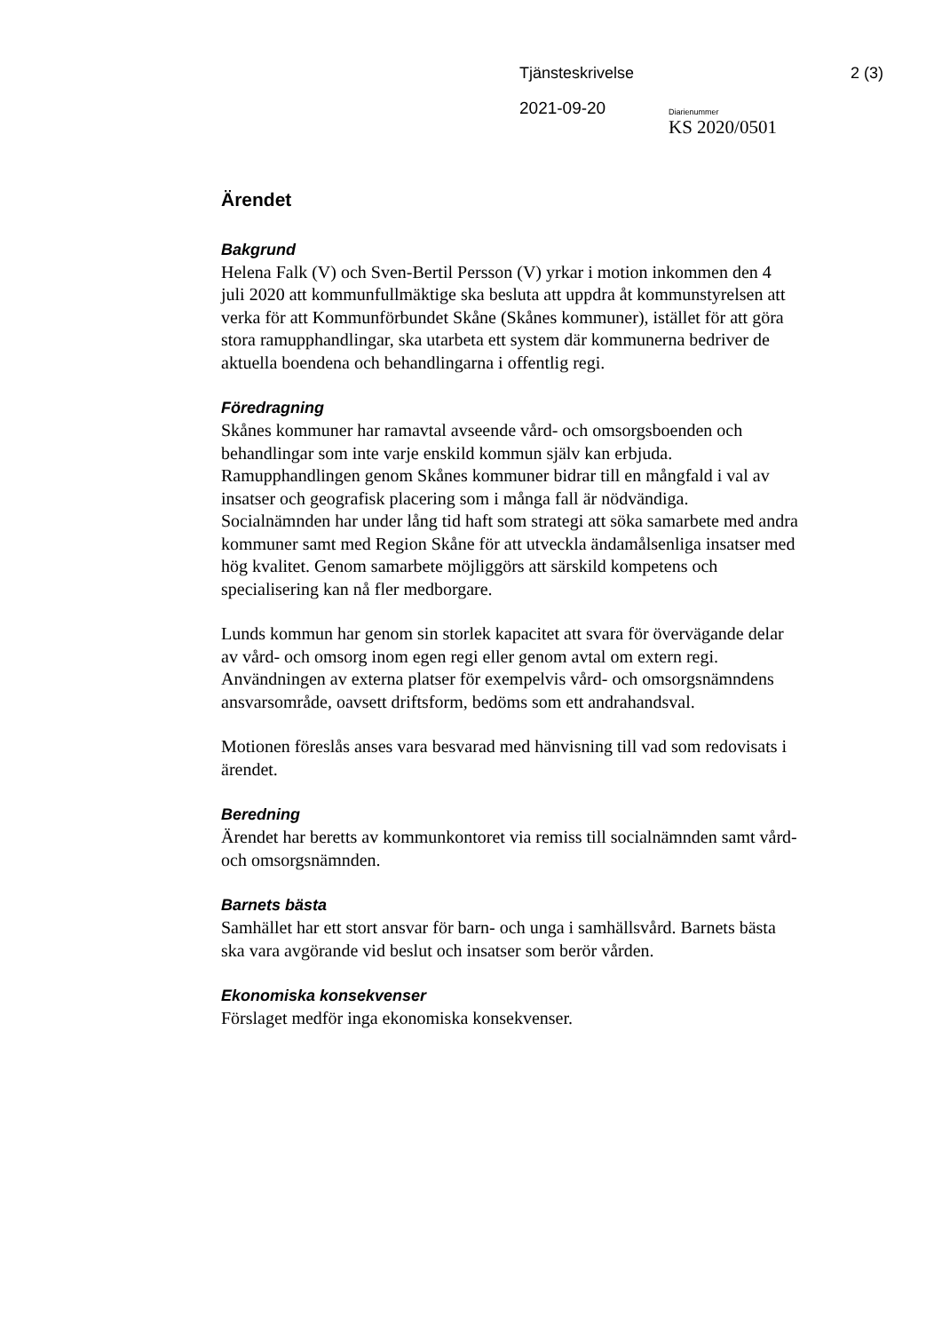Tjänsteskrivelse 2 (3)
2021-09-20
Diarienummer
KS 2020/0501
Ärendet
Bakgrund
Helena Falk (V) och Sven-Bertil Persson (V) yrkar i motion inkommen den 4 juli 2020 att kommunfullmäktige ska besluta att uppdra åt kommunstyrelsen att verka för att Kommunförbundet Skåne (Skånes kommuner), istället för att göra stora ramupphandlingar, ska utarbeta ett system där kommunerna bedriver de aktuella boendena och behandlingarna i offentlig regi.
Föredragning
Skånes kommuner har ramavtal avseende vård- och omsorgsboenden och behandlingar som inte varje enskild kommun själv kan erbjuda. Ramupphandlingen genom Skånes kommuner bidrar till en mångfald i val av insatser och geografisk placering som i många fall är nödvändiga. Socialnämnden har under lång tid haft som strategi att söka samarbete med andra kommuner samt med Region Skåne för att utveckla ändamålsenliga insatser med hög kvalitet. Genom samarbete möjliggörs att särskild kompetens och specialisering kan nå fler medborgare.
Lunds kommun har genom sin storlek kapacitet att svara för övervägande delar av vård- och omsorg inom egen regi eller genom avtal om extern regi. Användningen av externa platser för exempelvis vård- och omsorgsnämndens ansvarsområde, oavsett driftsform, bedöms som ett andrahandsval.
Motionen föreslås anses vara besvarad med hänvisning till vad som redovisats i ärendet.
Beredning
Ärendet har beretts av kommunkontoret via remiss till socialnämnden samt vård- och omsorgsnämnden.
Barnets bästa
Samhället har ett stort ansvar för barn- och unga i samhällsvård. Barnets bästa ska vara avgörande vid beslut och insatser som berör vården.
Ekonomiska konsekvenser
Förslaget medför inga ekonomiska konsekvenser.